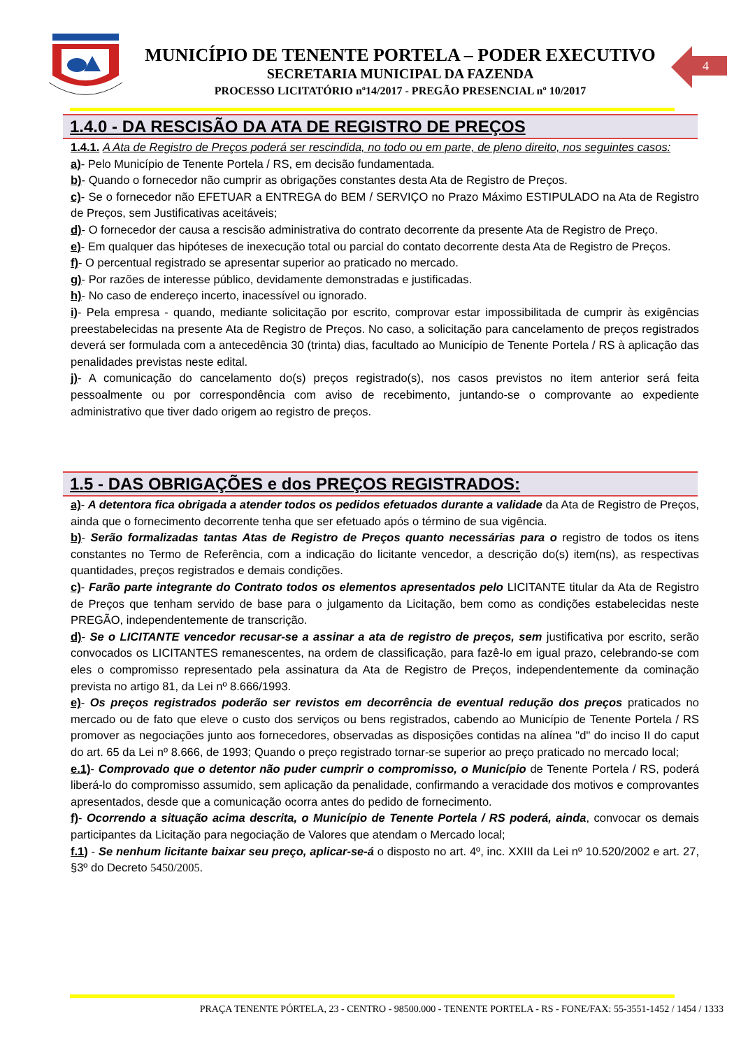MUNICÍPIO DE TENENTE PORTELA – PODER EXECUTIVO
SECRETARIA MUNICIPAL DA FAZENDA
PROCESSO LICITATÓRIO nº14/2017 - PREGÃO PRESENCIAL nº 10/2017
4
1.4.0 - DA RESCISÃO DA ATA DE REGISTRO DE PREÇOS
1.4.1. A Ata de Registro de Preços poderá ser rescindida, no todo ou em parte, de pleno direito, nos seguintes casos:
a)- Pelo Município de Tenente Portela / RS, em decisão fundamentada.
b)- Quando o fornecedor não cumprir as obrigações constantes desta Ata de Registro de Preços.
c)- Se o fornecedor não EFETUAR a ENTREGA do BEM / SERVIÇO no Prazo Máximo ESTIPULADO na Ata de Registro de Preços, sem Justificativas aceitáveis;
d)- O fornecedor der causa a rescisão administrativa do contrato decorrente da presente Ata de Registro de Preço.
e)- Em qualquer das hipóteses de inexecução total ou parcial do contato decorrente desta Ata de Registro de Preços.
f)- O percentual registrado se apresentar superior ao praticado no mercado.
g)- Por razões de interesse público, devidamente demonstradas e justificadas.
h)- No caso de endereço incerto, inacessível ou ignorado.
i)- Pela empresa - quando, mediante solicitação por escrito, comprovar estar impossibilitada de cumprir às exigências preestabelecidas na presente Ata de Registro de Preços. No caso, a solicitação para cancelamento de preços registrados deverá ser formulada com a antecedência 30 (trinta) dias, facultado ao Município de Tenente Portela / RS à aplicação das penalidades previstas neste edital.
j)- A comunicação do cancelamento do(s) preços registrado(s), nos casos previstos no item anterior será feita pessoalmente ou por correspondência com aviso de recebimento, juntando-se o comprovante ao expediente administrativo que tiver dado origem ao registro de preços.
1.5 - DAS OBRIGAÇÕES e dos PREÇOS REGISTRADOS:
a)- A detentora fica obrigada a atender todos os pedidos efetuados durante a validade da Ata de Registro de Preços, ainda que o fornecimento decorrente tenha que ser efetuado após o término de sua vigência.
b)- Serão formalizadas tantas Atas de Registro de Preços quanto necessárias para o registro de todos os itens constantes no Termo de Referência, com a indicação do licitante vencedor, a descrição do(s) item(ns), as respectivas quantidades, preços registrados e demais condições.
c)- Farão parte integrante do Contrato todos os elementos apresentados pelo LICITANTE titular da Ata de Registro de Preços que tenham servido de base para o julgamento da Licitação, bem como as condições estabelecidas neste PREGÃO, independentemente de transcrição.
d)- Se o LICITANTE vencedor recusar-se a assinar a ata de registro de preços, sem justificativa por escrito, serão convocados os LICITANTES remanescentes, na ordem de classificação, para fazê-lo em igual prazo, celebrando-se com eles o compromisso representado pela assinatura da Ata de Registro de Preços, independentemente da cominação prevista no artigo 81, da Lei nº 8.666/1993.
e)- Os preços registrados poderão ser revistos em decorrência de eventual redução dos preços praticados no mercado ou de fato que eleve o custo dos serviços ou bens registrados, cabendo ao Município de Tenente Portela / RS promover as negociações junto aos fornecedores, observadas as disposições contidas na alínea "d" do inciso II do caput do art. 65 da Lei nº 8.666, de 1993; Quando o preço registrado tornar-se superior ao preço praticado no mercado local;
e.1)- Comprovado que o detentor não puder cumprir o compromisso, o Município de Tenente Portela / RS, poderá liberá-lo do compromisso assumido, sem aplicação da penalidade, confirmando a veracidade dos motivos e comprovantes apresentados, desde que a comunicação ocorra antes do pedido de fornecimento.
f)- Ocorrendo a situação acima descrita, o Município de Tenente Portela / RS poderá, ainda, convocar os demais participantes da Licitação para negociação de Valores que atendam o Mercado local;
f.1) - Se nenhum licitante baixar seu preço, aplicar-se-á o disposto no art. 4º, inc. XXIII da Lei nº 10.520/2002 e art. 27, §3º do Decreto 5450/2005.
PRAÇA TENENTE PÓRTELA, 23 - CENTRO - 98500.000 - TENENTE PORTELA - RS - FONE/FAX: 55-3551-1452 / 1454 / 1333